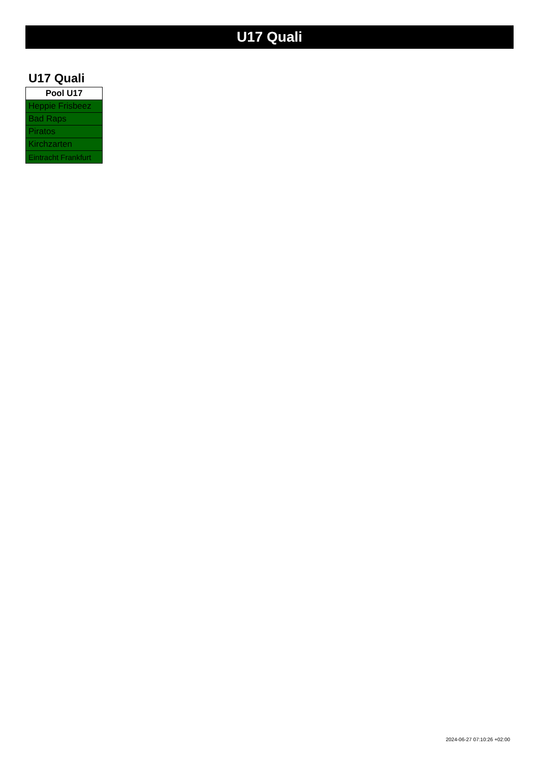U17 Quali
U17 Quali
| Pool U17 |
| --- |
| Heppie Frisbeez |
| Bad Raps |
| Piratos |
| Kirchzarten |
| Eintracht Frankfurt |
2024-06-27 07:10:26 +02:00